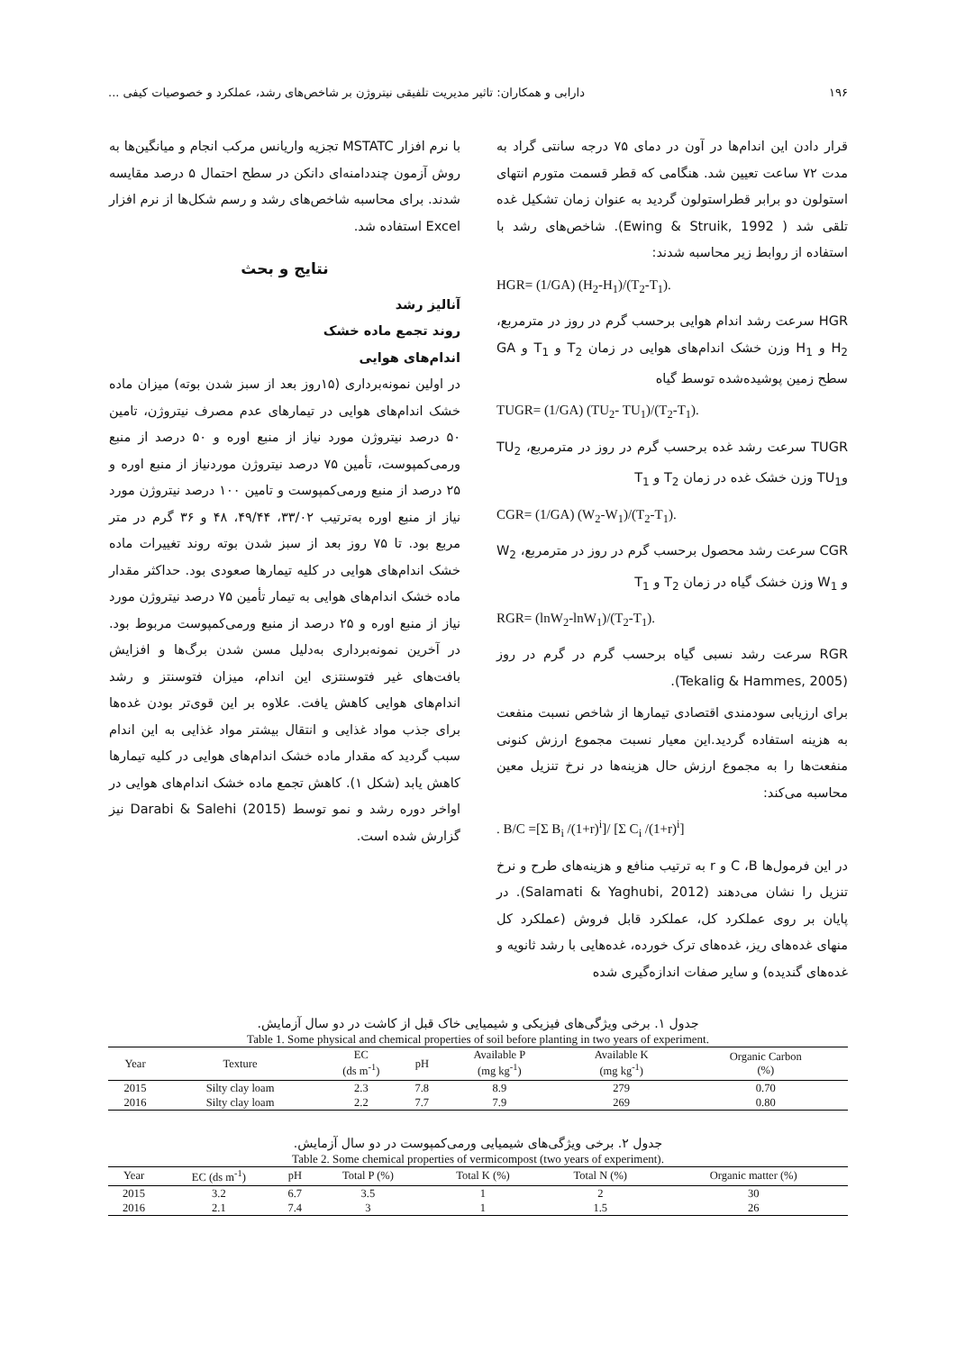۱۹۶ دارابی و همکاران: تاثیر مدیریت تلفیقی نیتروژن بر شاخص‌های رشد، عملکرد و خصوصیات کیفی ...
قرار دادن این اندام‌ها در آون در دمای ۷۵ درجه سانتی گراد به مدت ۷۲ ساعت تعیین شد. هنگامی که قطر قسمت متورم انتهای استولون دو برابر قطراستولون گردید به عنوان زمان تشکیل غده تلقی شد ( Ewing & Struik, 1992). شاخص‌های رشد با استفاده از روابط زیر محاسبه شدند:
HGR= (1/GA) (H<sub>2</sub>-H<sub>1</sub>)/(T<sub>2</sub>-T<sub>1</sub>).
HGR سرعت رشد اندام هوایی برحسب گرم در روز در مترمربع، H<sub>2</sub> و H<sub>1</sub> وزن خشک اندام‌های هوایی در زمان T<sub>2</sub> و T<sub>1</sub> و GA سطح زمین پوشیده‌شده توسط گیاه
TUGR= (1/GA) (TU<sub>2</sub>- TU<sub>1</sub>)/(T<sub>2</sub>-T<sub>1</sub>).
TUGR سرعت رشد غده برحسب گرم در روز در مترمربع، TU<sub>2</sub> وTU<sub>1</sub> وزن خشک غده در زمان T<sub>2</sub> و T<sub>1</sub>
CGR= (1/GA) (W<sub>2</sub>-W<sub>1</sub>)/(T<sub>2</sub>-T<sub>1</sub>).
CGR سرعت رشد محصول برحسب گرم در روز در مترمربع، W<sub>2</sub> و W<sub>1</sub> وزن خشک گیاه در زمان T<sub>2</sub> و T<sub>1</sub>
RGR= (lnW<sub>2</sub>-lnW<sub>1</sub>)/(T<sub>2</sub>-T<sub>1</sub>).
RGR سرعت رشد نسبی گیاه برحسب گرم در گرم در روز (Tekalig & Hammes, 2005).
برای ارزیابی سودمندی اقتصادی تیمارها از شاخص نسبت منفعت به هزینه استفاده گردید.این معیار نسبت مجموع ارزش کنونی منفعت‌ها را به مجموع ارزش حال هزینه‌ها در نرخ تنزیل معین محاسبه می‌کند:
. B/C =[Σ B<sub>i</sub> /(1+r)<sup>i</sup>]/ [Σ C<sub>i</sub> /(1+r)<sup>i</sup>]
در این فرمول‌ها C ،B و r به ترتیب منافع و هزینه‌های طرح و نرخ تنزیل را نشان می‌دهند (Salamati & Yaghubi, 2012). در پایان بر روی عملکرد کل، عملکرد قابل فروش (عملکرد کل منهای غده‌های ریز، غده‌های ترک خورده، غده‌هایی با رشد ثانویه و غده‌های گندیده) و سایر صفات اندازه‌گیری شده
با نرم افزار MSTATC تجزیه واریانس مرکب انجام و میانگین‌ها به روش آزمون چنددامنه‌ای دانکن در سطح احتمال ۵ درصد مقایسه شدند. برای محاسبه شاخص‌های رشد و رسم شکل‌ها از نرم افزار Excel استفاده شد.
نتایج و بحث
آنالیز رشد
روند تجمع ماده خشک
اندام‌های هوایی
در اولین نمونه‌برداری (۱۵روز بعد از سبز شدن بوته) میزان ماده خشک اندام‌های هوایی در تیمارهای عدم مصرف نیتروژن، تامین ۵۰ درصد نیتروژن مورد نیاز از منبع اوره و ۵۰ درصد از منبع ورمی‌کمپوست، تأمین ۷۵ درصد نیتروژن موردنیاز از منبع اوره و ۲۵ درصد از منبع ورمی‌کمپوست و تامین ۱۰۰ درصد نیتروژن مورد نیاز از منبع اوره به‌ترتیب ۳۳/۰۲، ۴۹/۴۴، ۴۸ و ۳۶ گرم در متر مربع بود. تا ۷۵ روز بعد از سبز شدن بوته روند تغییرات ماده خشک اندام‌های هوایی در کلیه تیمارها صعودی بود. حداکثر مقدار ماده خشک اندام‌های هوایی به تیمار تأمین ۷۵ درصد نیتروژن مورد نیاز از منبع اوره و ۲۵ درصد از منبع ورمی‌کمپوست مربوط بود. در آخرین نمونه‌برداری به‌دلیل مسن شدن برگ‌ها و افزایش بافت‌های غیر فتوسنتزی این اندام، میزان فتوسنتز و رشد اندام‌های هوایی کاهش یافت. علاوه بر این قوی‌تر بودن غده‌ها برای جذب مواد غذایی و انتقال بیشتر مواد غذایی به این اندام سبب گردید که مقدار ماده خشک اندام‌های هوایی در کلیه تیمارها کاهش یابد (شکل ۱). کاهش تجمع ماده خشک اندام‌های هوایی در اواخر دوره رشد و نمو توسط Darabi & Salehi (2015) نیز گزارش شده است.
جدول ۱. برخی ویژگی‌های فیزیکی و شیمیایی خاک قبل از کاشت در دو سال آزمایش.
Table 1. Some physical and chemical properties of soil before planting in two years of experiment.
| Year | Texture | EC (ds m<sup>-1</sup>) | pH | Available P (mg kg<sup>-1</sup>) | Available K (mg kg<sup>-1</sup>) | Organic Carbon (%) |
| --- | --- | --- | --- | --- | --- | --- |
| 2015 | Silty clay loam | 2.3 | 7.8 | 8.9 | 279 | 0.70 |
| 2016 | Silty clay loam | 2.2 | 7.7 | 7.9 | 269 | 0.80 |
جدول ۲. برخی ویژگی‌های شیمیایی ورمی‌کمپوست در دو سال آزمایش.
Table 2. Some chemical properties of vermicompost (two years of experiment).
| Year | EC (ds m<sup>-1</sup>) | pH | Total P (%) | Total K (%) | Total N (%) | Organic matter (%) |
| --- | --- | --- | --- | --- | --- | --- |
| 2015 | 3.2 | 6.7 | 3.5 | 1 | 2 | 30 |
| 2016 | 2.1 | 7.4 | 3 | 1 | 1.5 | 26 |